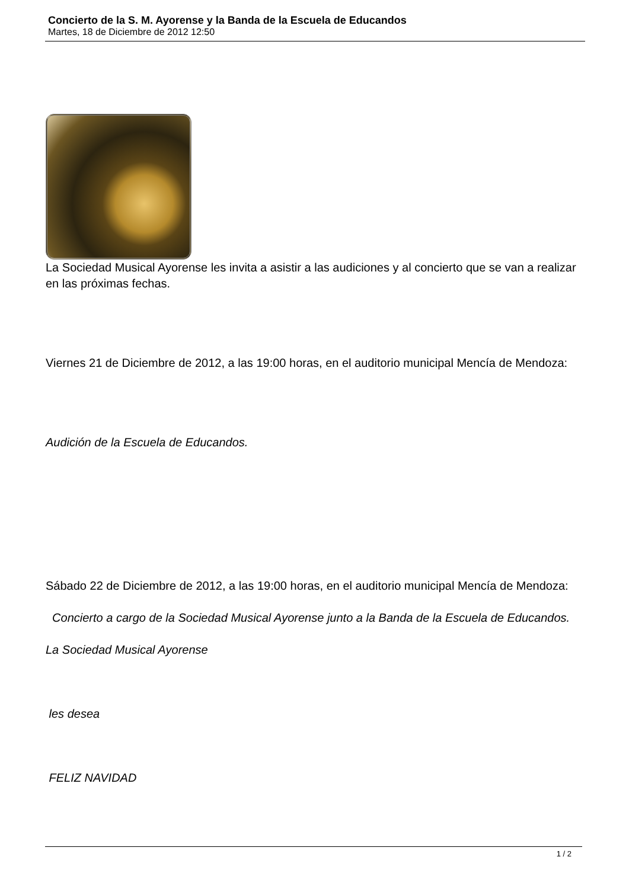Concierto de la S. M. Ayorense y la Banda de la Escuela de Educandos
Martes, 18 de Diciembre de 2012 12:50
La Sociedad Musical Ayorense les invita a asistir a las audiciones y al concierto que se van a realizar en las próximas fechas.
Viernes 21 de Diciembre de 2012, a las 19:00 horas, en el auditorio municipal Mencía de Mendoza:
Audición de la Escuela de Educandos.
Sábado 22 de Diciembre de 2012, a las 19:00 horas, en el auditorio municipal Mencía de Mendoza:
Concierto a cargo de la Sociedad Musical Ayorense junto a la Banda de la Escuela de Educandos.
La Sociedad Musical Ayorense
les desea
FELIZ NAVIDAD
1 / 2